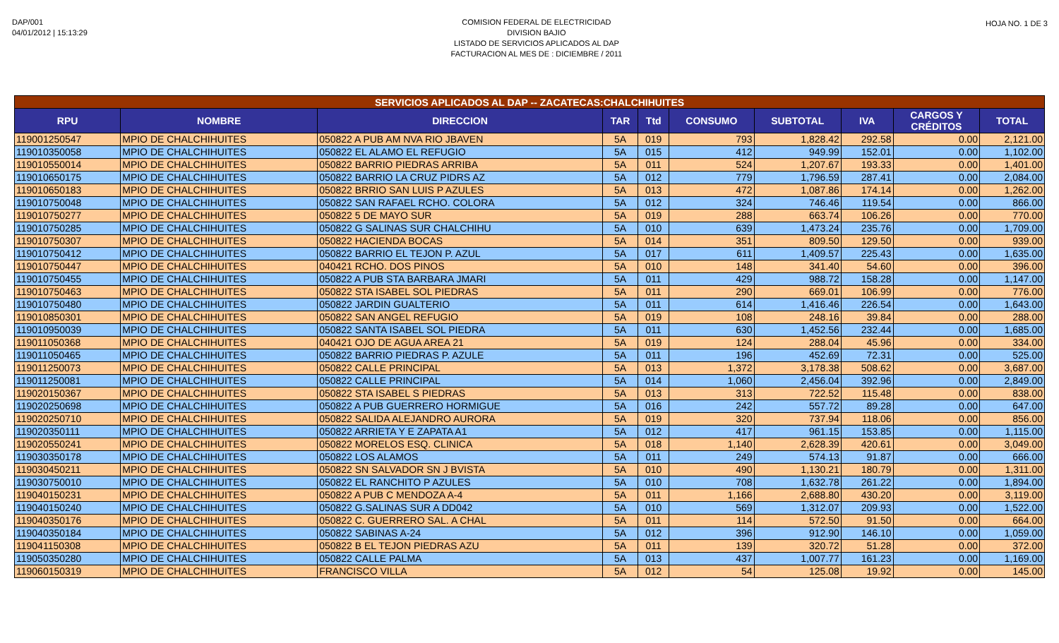DAP/001
04/01/2012 | 15:13:29
COMISION FEDERAL DE ELECTRICIDAD
DIVISION BAJIO
LISTADO DE SERVICIOS APLICADOS AL DAP
FACTURACION AL MES DE : DICIEMBRE / 2011
HOJA NO. 1 DE 3
| SERVICIOS APLICADOS AL DAP -- ZACATECAS:CHALCHIHUITES | | | | | | | | | |
| --- | --- | --- | --- | --- | --- | --- | --- | --- | --- |
| RPU | NOMBRE | DIRECCION | TAR | Ttd | CONSUMO | SUBTOTAL | IVA | CARGOS Y CRÉDITOS | TOTAL |
| 119001250547 | MPIO DE CHALCHIHUITES | 050822 A PUB AM NVA RIO JBAVEN | 5A | 019 | 793 | 1,828.42 | 292.58 | 0.00 | 2,121.00 |
| 119010350058 | MPIO DE CHALCHIHUITES | 050822 EL ALAMO EL REFUGIO | 5A | 015 | 412 | 949.99 | 152.01 | 0.00 | 1,102.00 |
| 119010550014 | MPIO DE CHALCHIHUITES | 050822 BARRIO PIEDRAS ARRIBA | 5A | 011 | 524 | 1,207.67 | 193.33 | 0.00 | 1,401.00 |
| 119010650175 | MPIO DE CHALCHIHUITES | 050822 BARRIO LA CRUZ PIDRS AZ | 5A | 012 | 779 | 1,796.59 | 287.41 | 0.00 | 2,084.00 |
| 119010650183 | MPIO DE CHALCHIHUITES | 050822 BRRIO SAN LUIS P AZULES | 5A | 013 | 472 | 1,087.86 | 174.14 | 0.00 | 1,262.00 |
| 119010750048 | MPIO DE CHALCHIHUITES | 050822 SAN RAFAEL RCHO. COLORA | 5A | 012 | 324 | 746.46 | 119.54 | 0.00 | 866.00 |
| 119010750277 | MPIO DE CHALCHIHUITES | 050822 5 DE MAYO SUR | 5A | 019 | 288 | 663.74 | 106.26 | 0.00 | 770.00 |
| 119010750285 | MPIO DE CHALCHIHUITES | 050822 G SALINAS SUR CHALCHIHU | 5A | 010 | 639 | 1,473.24 | 235.76 | 0.00 | 1,709.00 |
| 119010750307 | MPIO DE CHALCHIHUITES | 050822 HACIENDA BOCAS | 5A | 014 | 351 | 809.50 | 129.50 | 0.00 | 939.00 |
| 119010750412 | MPIO DE CHALCHIHUITES | 050822 BARRIO EL TEJON P. AZUL | 5A | 017 | 611 | 1,409.57 | 225.43 | 0.00 | 1,635.00 |
| 119010750447 | MPIO DE CHALCHIHUITES | 040421 RCHO. DOS PINOS | 5A | 010 | 148 | 341.40 | 54.60 | 0.00 | 396.00 |
| 119010750455 | MPIO DE CHALCHIHUITES | 050822 A PUB STA BARBARA JMARI | 5A | 011 | 429 | 988.72 | 158.28 | 0.00 | 1,147.00 |
| 119010750463 | MPIO DE CHALCHIHUITES | 050822 STA ISABEL SOL PIEDRAS | 5A | 011 | 290 | 669.01 | 106.99 | 0.00 | 776.00 |
| 119010750480 | MPIO DE CHALCHIHUITES | 050822 JARDIN GUALTERIO | 5A | 011 | 614 | 1,416.46 | 226.54 | 0.00 | 1,643.00 |
| 119010850301 | MPIO DE CHALCHIHUITES | 050822 SAN ANGEL REFUGIO | 5A | 019 | 108 | 248.16 | 39.84 | 0.00 | 288.00 |
| 119010950039 | MPIO DE CHALCHIHUITES | 050822 SANTA ISABEL SOL PIEDRA | 5A | 011 | 630 | 1,452.56 | 232.44 | 0.00 | 1,685.00 |
| 119011050368 | MPIO DE CHALCHIHUITES | 040421 OJO DE AGUA AREA 21 | 5A | 019 | 124 | 288.04 | 45.96 | 0.00 | 334.00 |
| 119011050465 | MPIO DE CHALCHIHUITES | 050822 BARRIO PIEDRAS P. AZULE | 5A | 011 | 196 | 452.69 | 72.31 | 0.00 | 525.00 |
| 119011250073 | MPIO DE CHALCHIHUITES | 050822 CALLE PRINCIPAL | 5A | 013 | 1,372 | 3,178.38 | 508.62 | 0.00 | 3,687.00 |
| 119011250081 | MPIO DE CHALCHIHUITES | 050822 CALLE PRINCIPAL | 5A | 014 | 1,060 | 2,456.04 | 392.96 | 0.00 | 2,849.00 |
| 119020150367 | MPIO DE CHALCHIHUITES | 050822 STA ISABEL S PIEDRAS | 5A | 013 | 313 | 722.52 | 115.48 | 0.00 | 838.00 |
| 119020250698 | MPIO DE CHALCHIHUITES | 050822 A PUB GUERRERO HORMIGUE | 5A | 016 | 242 | 557.72 | 89.28 | 0.00 | 647.00 |
| 119020250710 | MPIO DE CHALCHIHUITES | 050822 SALIDA ALEJANDRO AURORA | 5A | 019 | 320 | 737.94 | 118.06 | 0.00 | 856.00 |
| 119020350111 | MPIO DE CHALCHIHUITES | 050822 ARRIETA Y E ZAPATA A1 | 5A | 012 | 417 | 961.15 | 153.85 | 0.00 | 1,115.00 |
| 119020550241 | MPIO DE CHALCHIHUITES | 050822 MORELOS ESQ. CLINICA | 5A | 018 | 1,140 | 2,628.39 | 420.61 | 0.00 | 3,049.00 |
| 119030350178 | MPIO DE CHALCHIHUITES | 050822 LOS ALAMOS | 5A | 011 | 249 | 574.13 | 91.87 | 0.00 | 666.00 |
| 119030450211 | MPIO DE CHALCHIHUITES | 050822 SN SALVADOR SN J BVISTA | 5A | 010 | 490 | 1,130.21 | 180.79 | 0.00 | 1,311.00 |
| 119030750010 | MPIO DE CHALCHIHUITES | 050822 EL RANCHITO P AZULES | 5A | 010 | 708 | 1,632.78 | 261.22 | 0.00 | 1,894.00 |
| 119040150231 | MPIO DE CHALCHIHUITES | 050822 A PUB C MENDOZA A-4 | 5A | 011 | 1,166 | 2,688.80 | 430.20 | 0.00 | 3,119.00 |
| 119040150240 | MPIO DE CHALCHIHUITES | 050822 G.SALINAS SUR A DD042 | 5A | 010 | 569 | 1,312.07 | 209.93 | 0.00 | 1,522.00 |
| 119040350176 | MPIO DE CHALCHIHUITES | 050822 C. GUERRERO SAL. A CHAL | 5A | 011 | 114 | 572.50 | 91.50 | 0.00 | 664.00 |
| 119040350184 | MPIO DE CHALCHIHUITES | 050822 SABINAS A-24 | 5A | 012 | 396 | 912.90 | 146.10 | 0.00 | 1,059.00 |
| 119041150308 | MPIO DE CHALCHIHUITES | 050822 B EL TEJON PIEDRAS AZU | 5A | 011 | 139 | 320.72 | 51.28 | 0.00 | 372.00 |
| 119050350280 | MPIO DE CHALCHIHUITES | 050822 CALLE PALMA | 5A | 013 | 437 | 1,007.77 | 161.23 | 0.00 | 1,169.00 |
| 119060150319 | MPIO DE CHALCHIHUITES | FRANCISCO VILLA | 5A | 012 | 54 | 125.08 | 19.92 | 0.00 | 145.00 |